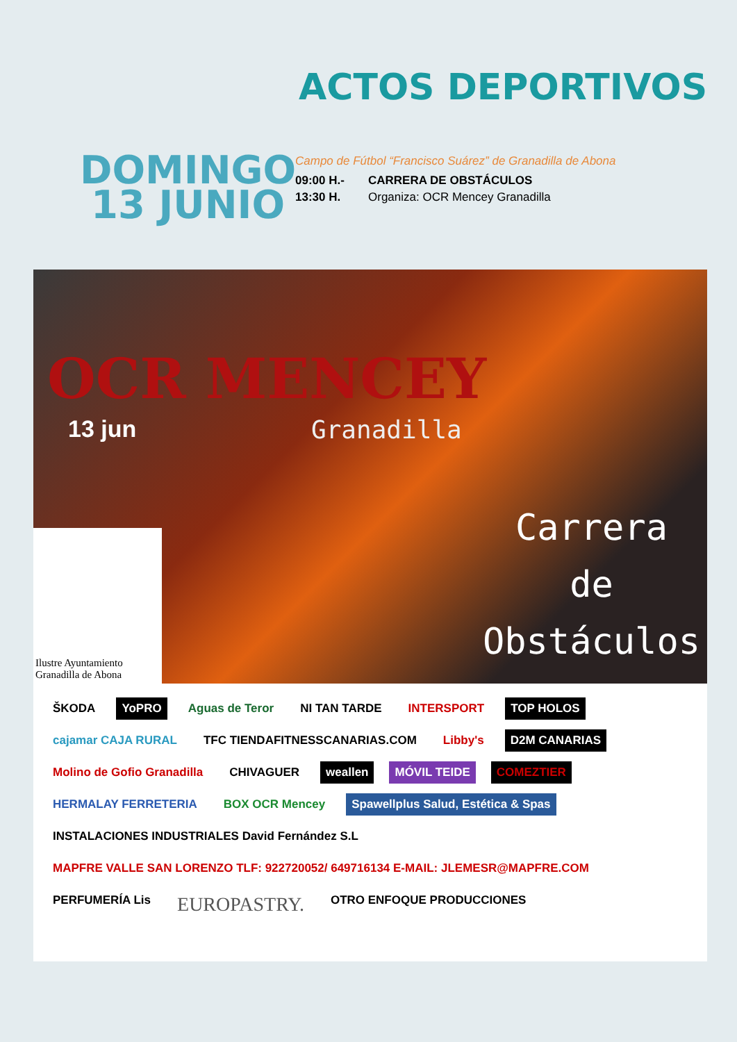ACTOS DEPORTIVOS
DOMINGO
13 JUNIO
Campo de Fútbol “Francisco Suárez” de Granadilla de Abona
09:00 H.- CARRERA DE OBSTÁCULOS
13:30 H. Organiza: OCR Mencey Granadilla
OCR MENCEY
13 jun Granadilla
Carrera
de
Obstáculos
Ilustre Ayuntamiento
Granadilla de Abona
ŠKODA YoPRO Aguas de Teror NI TAN TARDE INTERSPORT TOP HOLOS cajamar CAJA RURAL TFC TIENDAFITNESSCANARIAS.COM Libby's D2M CANARIAS Molino de Gofio Granadilla CHIVAGUER weallen MÓVIL TEIDE COMEZTIER HERMALAY FERRETERIA BOX OCR Mencey Spawellplus Salud, Estética & Spas INSTALACIONES INDUSTRIALES David Fernández S.L MAPFRE VALLE SAN LORENZO TLF: 922720052/ 649716134 E-MAIL: JLEMESR@MAPFRE.COM PERFUMERÍA Lis EUROPASTRY. OTRO ENFOQUE PRODUCCIONES